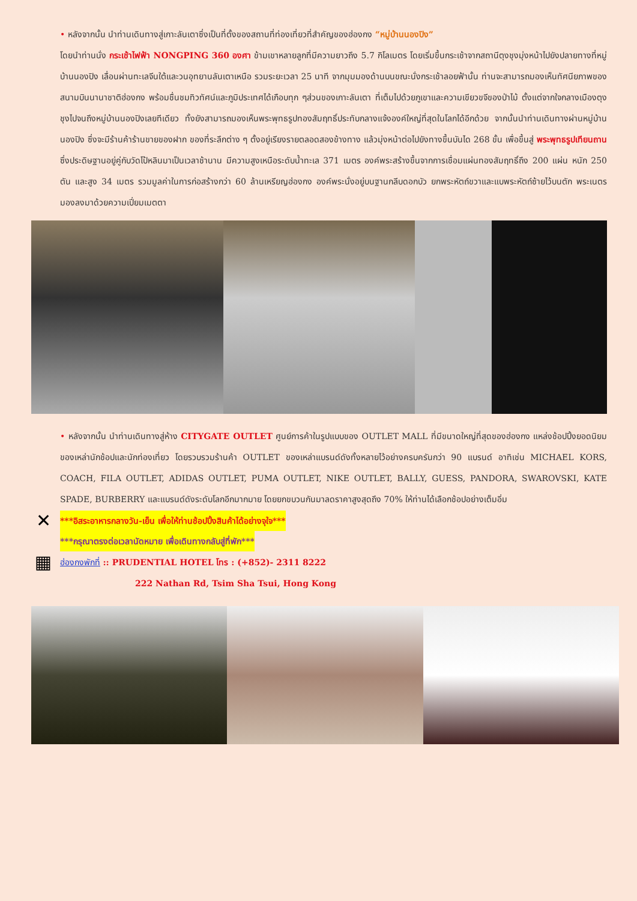• หลังจากนั้น นำท่านเดินทางสู่เกาะลันเตาซึ่งเป็นที่ตั้งของสถานที่ท่องเที่ยวที่สำคัญของฮ่องกง “หมู่บ้านนองปิง”
โดยนำท่านนั่ง กระเช้าไฟฟ้า NONGPING 360 องศา ข้ามเขาหลายลูกที่มีความยาวถึง 5.7 กิโลเมตร โดยเริ่มขึ้นกระเช้าจากสถานีตุงชุงมุ่งหน้าไปยังปลายทางที่หมู่บ้านนองปิง เลื่อนผ่านทะเลจีนใต้และวนอุทยานลันเตาเหนือ รวมระยะเวลา 25 นาที จากมุมมองด้านบนขณะนั่งกระเช้าลอยฟ้านั้น ท่านจะสามารถมองเห็นทัศนียภาพของสนามบินนานาชาติฮ่องกง พร้อมชื่นชมทิวทัศน์และภูมิประเทศได้เกือบทุก ๆส่วนของเกาะลันเตา ที่เต็มไปด้วยภูเขาและความเขียวขจีของป่าไม้ ตั้งแต่จากใจกลางเมืองตุงชุงไปจนถึงหมู่บ้านนองปิงเลยทีเดียว ทั้งยังสามารถมองเห็นพระพุทธรูปทองสัมฤทธิ์ประทับกลางแจ้งองค์ใหญ่ที่สุดในโลกได้อีกด้วย จากนั้นนำท่านเดินทางผ่านหมู่บ้านนองปิง ซึ่งจะมีร้านค้าร้านขายของฝาก ของที่ระลึกต่าง ๆ ตั้งอยู่เรียงรายตลอดสองข้างทาง แล้วมุ่งหน้าต่อไปยังทางขึ้นบันได 268 ขั้น เพื่อขึ้นสู่ พระพุทธรูปเทียนถาน ซึ่งประดิษฐานอยู่คู่กับวัดโป้หลินมาเป็นเวลาช้านาน มีความสูงเหนือระดับน้ำทะเล 371 เมตร องค์พระสร้างขึ้นจากการเชื่อมแผ่นทองสัมฤทธิ์ถึง 200 แผ่น หนัก 250 ตัน และสูง 34 เมตร รวมมูลค่าในการก่อสร้างกว่า 60 ล้านเหรียญฮ่องกง องค์พระนั่งอยู่บนฐานกลีบดอกบัว ยกพระหัตถ์ขวาและแบพระหัตถ์ซ้ายไว้บนตัก พระเนตรมองลงมาด้วยความเปี่ยมเมตตา
• หลังจากนั้น นำท่านเดินทางสู่ห้าง CITYGATE OUTLET ศูนย์การค้าในรูปแบบของ OUTLET MALL ที่มีขนาดใหญ่ที่สุดของฮ่องกง แหล่งช้อปปิ้งยอดนิยมของเหล่านักช้อปและนักท่องเที่ยว โดยรวบรวมร้านค้า OUTLET ของเหล่าแบรนด์ดังทั้งหลายไว้อย่างครบครันกว่า 90 แบรนด์ อาทิเช่น MICHAEL KORS, COACH, FILA OUTLET, ADIDAS OUTLET, PUMA OUTLET, NIKE OUTLET, BALLY, GUESS, PANDORA, SWAROVSKI, KATE SPADE, BURBERRY และแบรนด์ดังระดับโลกอีกมากมาย โดยยกขบวนกันมาลดราคาสูงสุดถึง 70% ให้ท่านได้เลือกช้อปอย่างเต็มอิ่ม
✕
***อิสระอาหารกลางวัน-เย็น เพื่อให้ท่านช้อปปิ้งสินค้าได้อย่างจุใจ***
***กรุณาตรงต่อเวลานัดหมาย เพื่อเดินทางกลับสู่ที่พัก***
▦
ฮ่องกงพักที่ :: PRUDENTIAL HOTEL โทร : (+852)- 2311 8222
222 Nathan Rd, Tsim Sha Tsui, Hong Kong